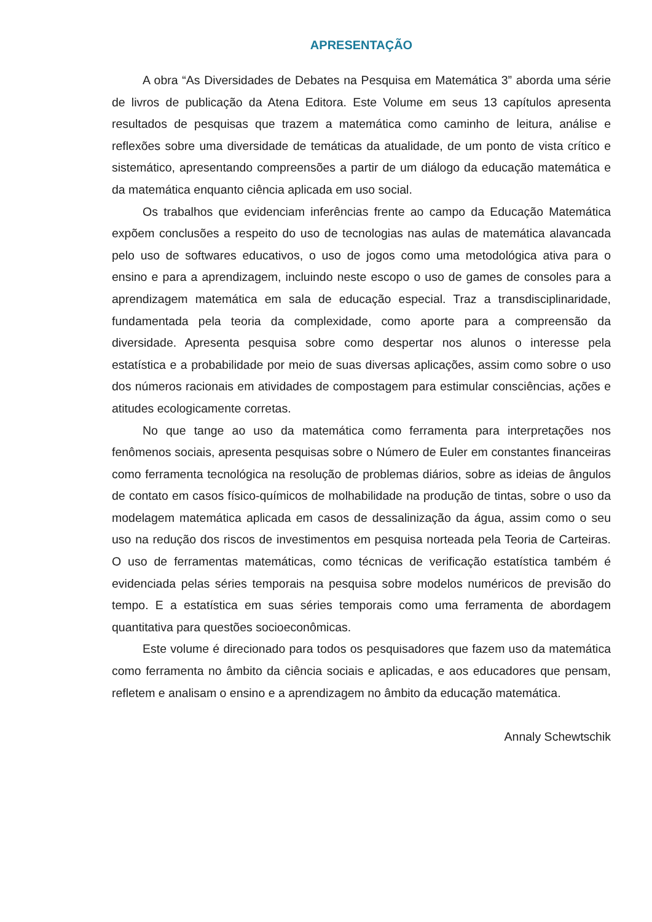APRESENTAÇÃO
A obra “As Diversidades de Debates na Pesquisa em Matemática 3” aborda uma série de livros de publicação da Atena Editora. Este Volume em seus 13 capítulos apresenta resultados de pesquisas que trazem a matemática como caminho de leitura, análise e reflexões sobre uma diversidade de temáticas da atualidade, de um ponto de vista crítico e sistemático, apresentando compreensões a partir de um diálogo da educação matemática e da matemática enquanto ciência aplicada em uso social.
Os trabalhos que evidenciam inferências frente ao campo da Educação Matemática expõem conclusões a respeito do uso de tecnologias nas aulas de matemática alavancada pelo uso de softwares educativos, o uso de jogos como uma metodológica ativa para o ensino e para a aprendizagem, incluindo neste escopo o uso de games de consoles para a aprendizagem matemática em sala de educação especial. Traz a transdisciplinaridade, fundamentada pela teoria da complexidade, como aporte para a compreensão da diversidade. Apresenta pesquisa sobre como despertar nos alunos o interesse pela estatística e a probabilidade por meio de suas diversas aplicações, assim como sobre o uso dos números racionais em atividades de compostagem para estimular consciências, ações e atitudes ecologicamente corretas.
No que tange ao uso da matemática como ferramenta para interpretações nos fenômenos sociais, apresenta pesquisas sobre o Número de Euler em constantes financeiras como ferramenta tecnológica na resolução de problemas diários, sobre as ideias de ângulos de contato em casos físico-químicos de molhabilidade na produção de tintas, sobre o uso da modelagem matemática aplicada em casos de dessalinização da água, assim como o seu uso na redução dos riscos de investimentos em pesquisa norteada pela Teoria de Carteiras. O uso de ferramentas matemáticas, como técnicas de verificação estatística também é evidenciada pelas séries temporais na pesquisa sobre modelos numéricos de previsão do tempo. E a estatística em suas séries temporais como uma ferramenta de abordagem quantitativa para questões socioeconômicas.
Este volume é direcionado para todos os pesquisadores que fazem uso da matemática como ferramenta no âmbito da ciência sociais e aplicadas, e aos educadores que pensam, refletem e analisam o ensino e a aprendizagem no âmbito da educação matemática.
Annaly Schewtschik